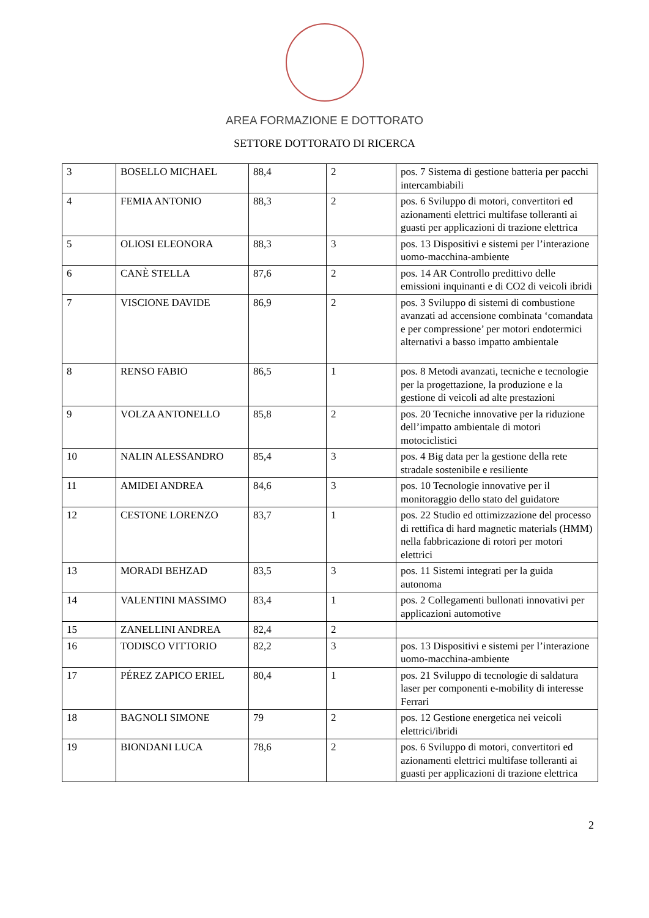AREA FORMAZIONE E DOTTORATO
SETTORE DOTTORATO DI RICERCA
| 3 | BOSELLO MICHAEL | 88,4 | 2 | pos. 7 Sistema di gestione batteria per pacchi intercambiabili |
| 4 | FEMIA ANTONIO | 88,3 | 2 | pos. 6 Sviluppo di motori, convertitori ed azionamenti elettrici multifase tolleranti ai guasti per applicazioni di trazione elettrica |
| 5 | OLIOSI ELEONORA | 88,3 | 3 | pos. 13 Dispositivi e sistemi per l’interazione uomo-macchina-ambiente |
| 6 | CANÈ STELLA | 87,6 | 2 | pos. 14 AR Controllo predittivo delle emissioni inquinanti e di CO2 di veicoli ibridi |
| 7 | VISCIONE DAVIDE | 86,9 | 2 | pos. 3 Sviluppo di sistemi di combustione avanzati ad accensione combinata ‘comandata e per compressione’ per motori endotermici alternativi a basso impatto ambientale |
| 8 | RENSO FABIO | 86,5 | 1 | pos. 8 Metodi avanzati, tecniche e tecnologie per la progettazione, la produzione e la gestione di veicoli ad alte prestazioni |
| 9 | VOLZA ANTONELLO | 85,8 | 2 | pos. 20 Tecniche innovative per la riduzione dell’impatto ambientale di motori motociclistici |
| 10 | NALIN ALESSANDRO | 85,4 | 3 | pos. 4 Big data per la gestione della rete stradale sostenibile e resiliente |
| 11 | AMIDEI ANDREA | 84,6 | 3 | pos. 10 Tecnologie innovative per il monitoraggio dello stato del guidatore |
| 12 | CESTONE LORENZO | 83,7 | 1 | pos. 22 Studio ed ottimizzazione del processo di rettifica di hard magnetic materials (HMM) nella fabbricazione di rotori per motori elettrici |
| 13 | MORADI BEHZAD | 83,5 | 3 | pos. 11 Sistemi integrati per la guida autonoma |
| 14 | VALENTINI MASSIMO | 83,4 | 1 | pos. 2 Collegamenti bullonati innovativi per applicazioni automotive |
| 15 | ZANELLINI ANDREA | 82,4 | 2 | |
| 16 | TODISCO VITTORIO | 82,2 | 3 | pos. 13 Dispositivi e sistemi per l’interazione uomo-macchina-ambiente |
| 17 | PÉREZ ZAPICO ERIEL | 80,4 | 1 | pos. 21 Sviluppo di tecnologie di saldatura laser per componenti e-mobility di interesse Ferrari |
| 18 | BAGNOLI SIMONE | 79 | 2 | pos. 12 Gestione energetica nei veicoli elettrici/ibridi |
| 19 | BIONDANI LUCA | 78,6 | 2 | pos. 6 Sviluppo di motori, convertitori ed azionamenti elettrici multifase tolleranti ai guasti per applicazioni di trazione elettrica |
2